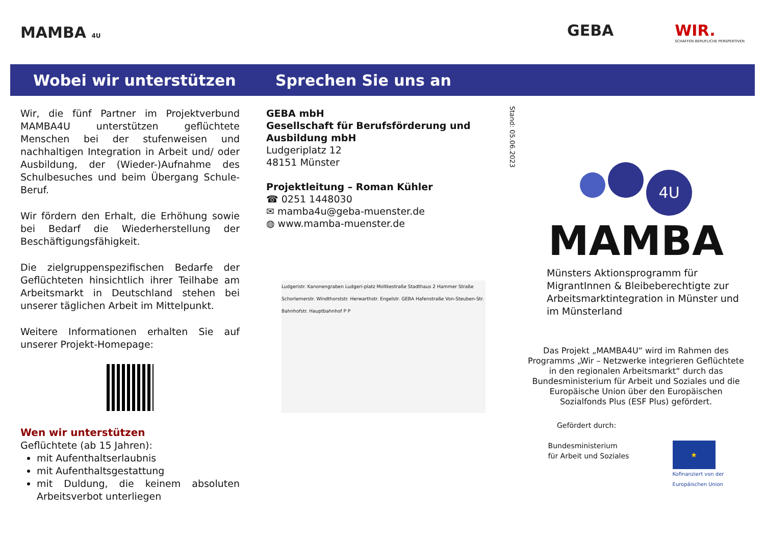MAMBA 4U
GEBA WIR.
SCHAFFEN BERUFLICHE PERSPEKTIVEN
Wobei wir unterstützen Sprechen Sie uns an
Wir, die fünf Partner im Projektverbund MAMBA4U unterstützen geflüchtete Menschen bei der stufenweisen und nachhaltigen Integration in Arbeit und/ oder Ausbildung, der (Wieder-)Aufnahme des Schulbesuches und beim Übergang Schule-Beruf.
Wir fördern den Erhalt, die Erhöhung sowie bei Bedarf die Wiederherstellung der Beschäftigungsfähigkeit.
Die zielgruppenspezifischen Bedarfe der Geflüchteten hinsichtlich ihrer Teilhabe am Arbeitsmarkt in Deutschland stehen bei unserer täglichen Arbeit im Mittelpunkt.
Weitere Informationen erhalten Sie auf unserer Projekt-Homepage:
Wen wir unterstützen
Geflüchtete (ab 15 Jahren):
mit Aufenthaltserlaubnis
mit Aufenthaltsgestattung
mit Duldung, die keinem absoluten Arbeitsverbot unterliegen
GEBA mbH
Gesellschaft für Berufsförderung und Ausbildung mbH
Ludgeriplatz 12
48151 Münster
Projektleitung – Roman Kühler
☎ 0251 1448030
✉ mamba4u@geba-muenster.de
◍ www.mamba-muenster.de
Ludgeristr. Kanonengraben Ludgeri-platz Moltkestraße Stadthaus 2 Hammer Straße Schorlemerstr. Windthorststr. Herwarthstr. Engelstr. GEBA Hafenstraße Von-Steuben-Str. Bahnhofstr. Hauptbahnhof P P
Stand: 05.06.2023
4U
MAMBA
Münsters Aktionsprogramm für MigrantInnen & Bleibeberechtigte zur Arbeitsmarktintegration in Münster und im Münsterland
Das Projekt „MAMBA4U“ wird im Rahmen des Programms „Wir – Netzwerke integrieren Geflüchtete in den regionalen Arbeitsmarkt“ durch das Bundesministerium für Arbeit und Soziales und die Europäische Union über den Europäischen Sozialfonds Plus (ESF Plus) gefördert.
Gefördert durch:
Bundesministerium
für Arbeit und Soziales
★
Kofinanziert von der
Europäischen Union